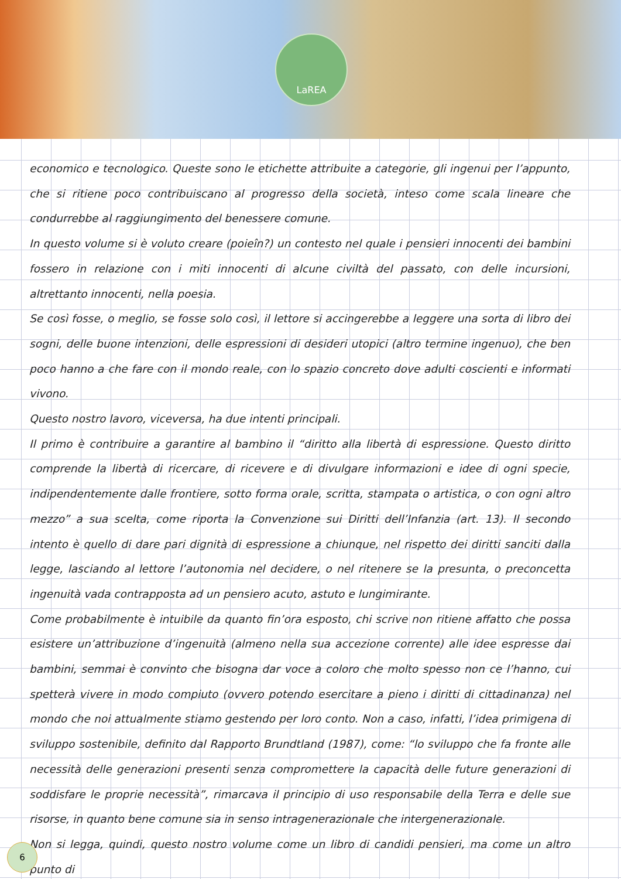LaREA
economico e tecnologico. Queste sono le etichette attribuite a categorie, gli ingenui per l’appunto, che si ritiene poco contribuiscano al progresso della società, inteso come scala lineare che condurrebbe al raggiungimento del benessere comune.
In questo volume si è voluto creare (poieîn?) un contesto nel quale i pensieri innocenti dei bambini fossero in relazione con i miti innocenti di alcune civiltà del passato, con delle incursioni, altrettanto innocenti, nella poesia.
Se così fosse, o meglio, se fosse solo così, il lettore si accingerebbe a leggere una sorta di libro dei sogni, delle buone intenzioni, delle espressioni di desideri utopici (altro termine ingenuo), che ben poco hanno a che fare con il mondo reale, con lo spazio concreto dove adulti coscienti e informati vivono.
Questo nostro lavoro, viceversa, ha due intenti principali.
Il primo è contribuire a garantire al bambino il “diritto alla libertà di espressione. Questo diritto comprende la libertà di ricercare, di ricevere e di divulgare informazioni e idee di ogni specie, indipendentemente dalle frontiere, sotto forma orale, scritta, stampata o artistica, o con ogni altro mezzo” a sua scelta, come riporta la Convenzione sui Diritti dell’Infanzia (art. 13). Il secondo intento è quello di dare pari dignità di espressione a chiunque, nel rispetto dei diritti sanciti dalla legge, lasciando al lettore l’autonomia nel decidere, o nel ritenere se la presunta, o preconcetta ingenuità vada contrapposta ad un pensiero acuto, astuto e lungimirante.
Come probabilmente è intuibile da quanto fin’ora esposto, chi scrive non ritiene affatto che possa esistere un’attribuzione d’ingenuità (almeno nella sua accezione corrente) alle idee espresse dai bambini, semmai è convinto che bisogna dar voce a coloro che molto spesso non ce l’hanno, cui spetterà vivere in modo compiuto (ovvero potendo esercitare a pieno i diritti di cittadinanza) nel mondo che noi attualmente stiamo gestendo per loro conto. Non a caso, infatti, l’idea primigena di sviluppo sostenibile, definito dal Rapporto Brundtland (1987), come: “lo sviluppo che fa fronte alle necessità delle generazioni presenti senza compromettere la capacità delle future generazioni di soddisfare le proprie necessità”, rimarcava il principio di uso responsabile della Terra e delle sue risorse, in quanto bene comune sia in senso intragenerazionale che intergenerazionale.
Non si legga, quindi, questo nostro volume come un libro di candidi pensieri, ma come un altro punto di
6